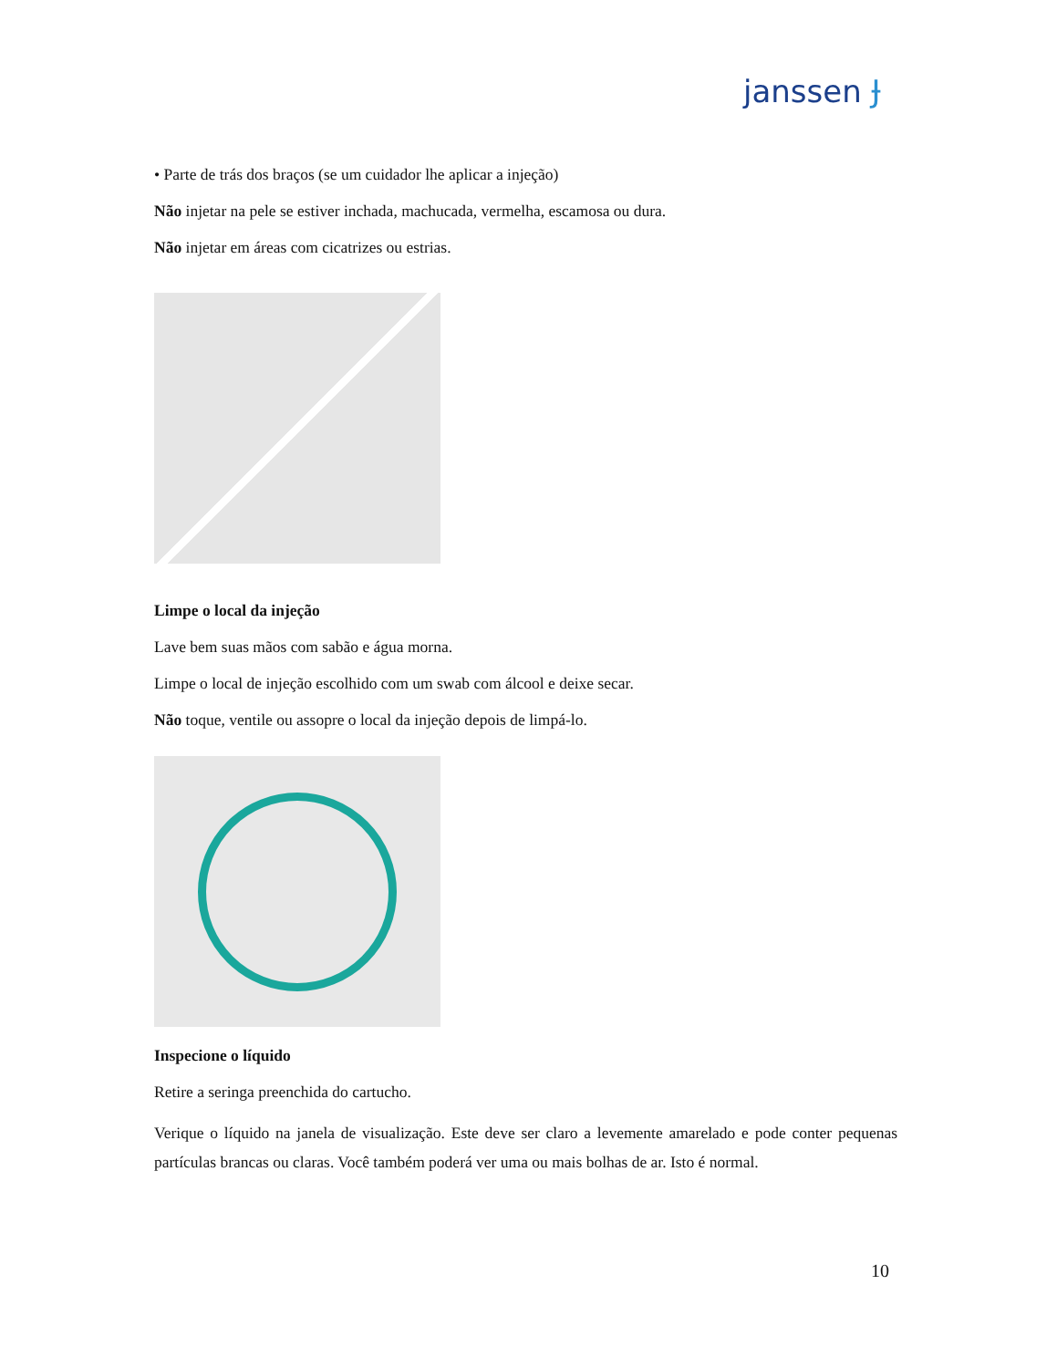janssen Ɉ
• Parte de trás dos braços (se um cuidador lhe aplicar a injeção)
Não injetar na pele se estiver inchada, machucada, vermelha, escamosa ou dura.
Não injetar em áreas com cicatrizes ou estrias.
Limpe o local da injeção
Lave bem suas mãos com sabão e água morna.
Limpe o local de injeção escolhido com um swab com álcool e deixe secar.
Não toque, ventile ou assopre o local da injeção depois de limpá-lo.
Inspecione o líquido
Retire a seringa preenchida do cartucho.
Verique o líquido na janela de visualização. Este deve ser claro a levemente amarelado e pode conter pequenas partículas brancas ou claras. Você também poderá ver uma ou mais bolhas de ar. Isto é normal.
10